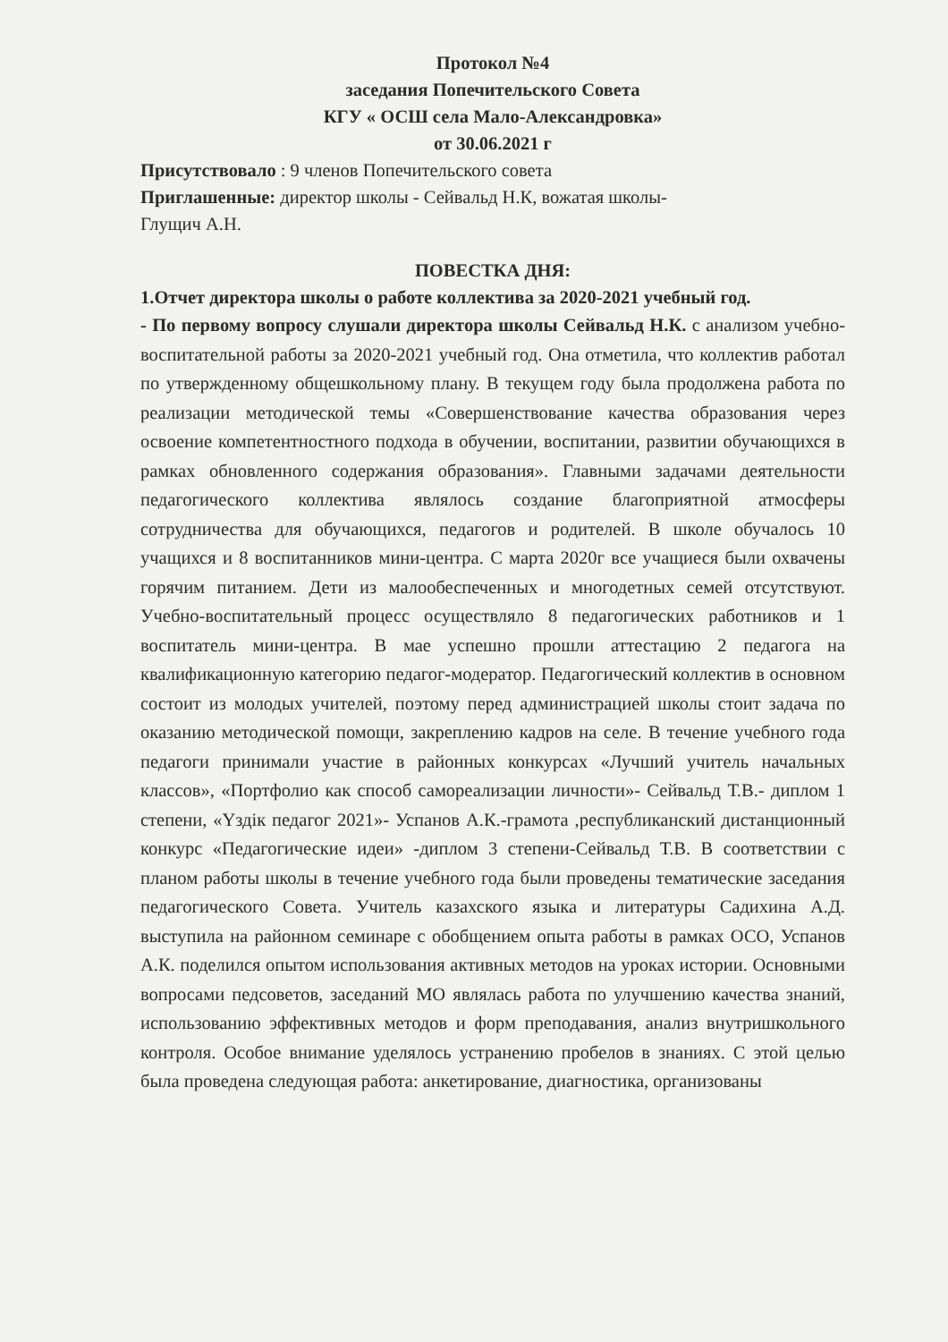Протокол №4
заседания Попечительского Совета
КГУ « ОСШ села Мало-Александровка»
от 30.06.2021 г
Присутствовало : 9 членов Попечительского совета
Приглашенные: директор школы - Сейвальд Н.К, вожатая школы-
Глущич А.Н.
ПОВЕСТКА ДНЯ:
1.Отчет директора школы о работе коллектива за 2020-2021 учебный год.
- По первому вопросу слушали директора школы Сейвальд Н.К. с анализом учебно-воспитательной работы за 2020-2021 учебный год. Она отметила, что коллектив работал по утвержденному общешкольному плану. В текущем году была продолжена работа по реализации методической темы «Совершенствование качества образования через освоение компетентностного подхода в обучении, воспитании, развитии обучающихся в рамках обновленного содержания образования». Главными задачами деятельности педагогического коллектива являлось создание благоприятной атмосферы сотрудничества для обучающихся, педагогов и родителей. В школе обучалось 10 учащихся и 8 воспитанников мини-центра. С марта 2020г все учащиеся были охвачены горячим питанием. Дети из малообеспеченных и многодетных семей отсутствуют. Учебно-воспитательный процесс осуществляло 8 педагогических работников и 1 воспитатель мини-центра. В мае успешно прошли аттестацию 2 педагога на квалификационную категорию педагог-модератор. Педагогический коллектив в основном состоит из молодых учителей, поэтому перед администрацией школы стоит задача по оказанию методической помощи, закреплению кадров на селе. В течение учебного года педагоги принимали участие в районных конкурсах «Лучший учитель начальных классов», «Портфолио как способ самореализации личности»- Сейвальд Т.В.- диплом 1 степени, «Үздік педагог 2021»- Успанов А.К.-грамота ,республиканский дистанционный конкурс «Педагогические идеи» -диплом 3 степени-Сейвальд Т.В. В соответствии с планом работы школы в течение учебного года были проведены тематические заседания педагогического Совета. Учитель казахского языка и литературы Садихина А.Д. выступила на районном семинаре с обобщением опыта работы в рамках ОСО, Успанов А.К. поделился опытом использования активных методов на уроках истории. Основными вопросами педсоветов, заседаний МО являлась работа по улучшению качества знаний, использованию эффективных методов и форм преподавания, анализ внутришкольного контроля. Особое внимание уделялось устранению пробелов в знаниях. С этой целью была проведена следующая работа: анкетирование, диагностика, организованы